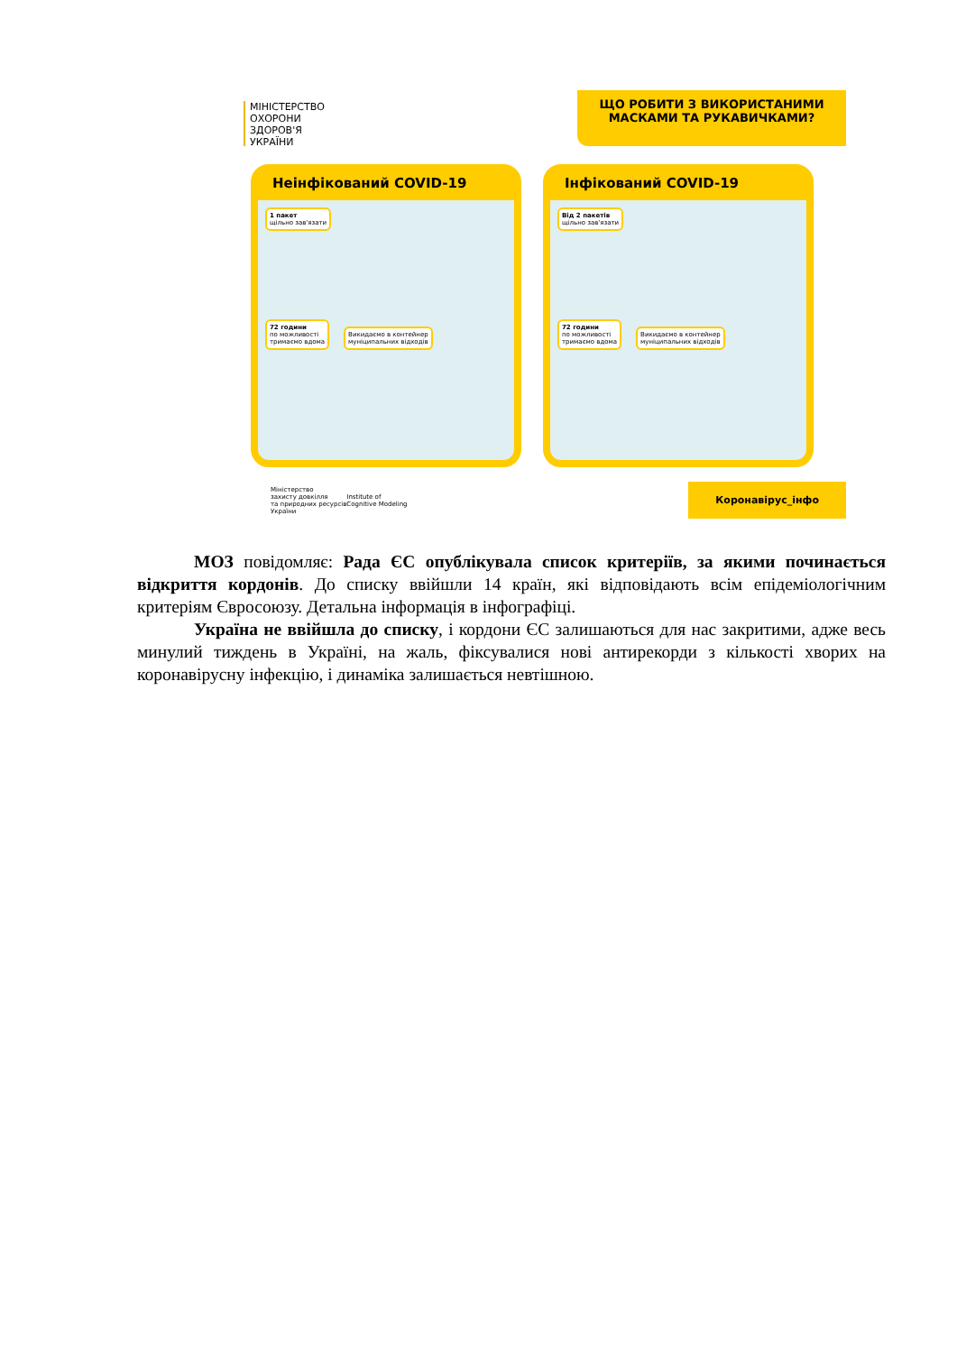МІНІСТЕРСТВО
ОХОРОНИ
ЗДОРОВ'Я
УКРАЇНИ
ЩО РОБИТИ З ВИКОРИСТАНИМИ
МАСКАМИ ТА РУКАВИЧКАМИ?
Неінфікований COVID-19
1 пакет
щільно зав'язати
72 години
по можливості
тримаємо вдома
Викидаємо в контейнер
муніципальних відходів
Інфікований COVID-19
Від 2 пакетів
щільно зав'язати
72 години
по можливості
тримаємо вдома
Викидаємо в контейнер
муніципальних відходів
Міністерство
захисту довкілля
та природних ресурсів
України
Institute of
Cognitive Modeling
Коронавірус_інфо
МОЗ повідомляє: Рада ЄС опублікувала список критеріїв, за якими починається відкриття кордонів. До списку ввійшли 14 країн, які відповідають всім епідеміологічним критеріям Євросоюзу. Детальна інформація в інфографіці.
Україна не ввійшла до списку, і кордони ЄС залишаються для нас закритими, адже весь минулий тиждень в Україні, на жаль, фіксувалися нові антирекорди з кількості хворих на коронавірусну інфекцію, і динаміка залишається невтішною.